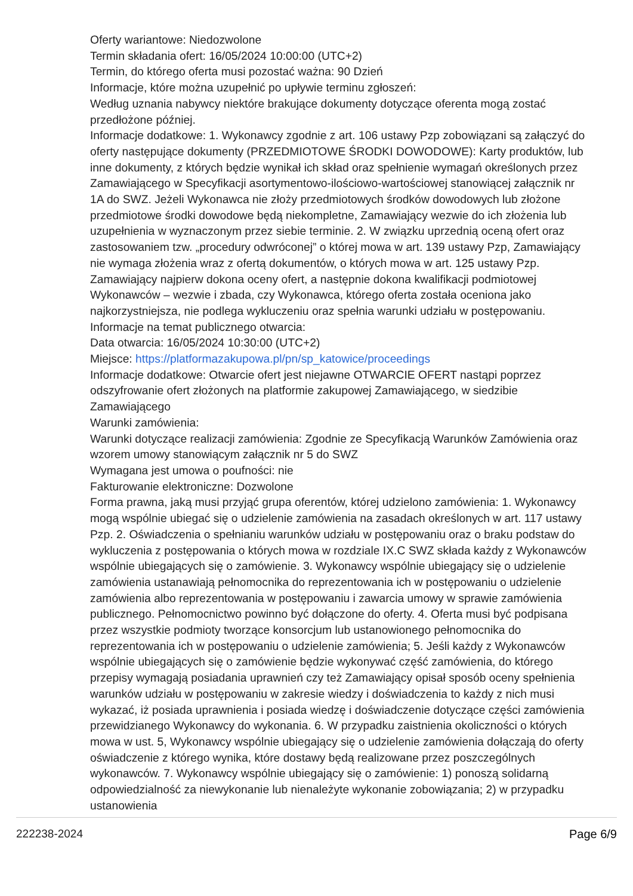Oferty wariantowe: Niedozwolone
Termin składania ofert: 16/05/2024 10:00:00 (UTC+2)
Termin, do którego oferta musi pozostać ważna: 90 Dzień
Informacje, które można uzupełnić po upływie terminu zgłoszeń:
Według uznania nabywcy niektóre brakujące dokumenty dotyczące oferenta mogą zostać przedłożone później.
Informacje dodatkowe: 1. Wykonawcy zgodnie z art. 106 ustawy Pzp zobowiązani są załączyć do oferty następujące dokumenty (PRZEDMIOTOWE ŚRODKI DOWODOWE): Karty produktów, lub inne dokumenty, z których będzie wynikał ich skład oraz spełnienie wymagań określonych przez Zamawiającego w Specyfikacji asortymentowo-ilościowo-wartościowej stanowiącej załącznik nr 1A do SWZ. Jeżeli Wykonawca nie złoży przedmiotowych środków dowodowych lub złożone przedmiotowe środki dowodowe będą niekompletne, Zamawiający wezwie do ich złożenia lub uzupełnienia w wyznaczonym przez siebie terminie. 2. W związku uprzednią oceną ofert oraz zastosowaniem tzw. „procedury odwróconej” o której mowa w art. 139 ustawy Pzp, Zamawiający nie wymaga złożenia wraz z ofertą dokumentów, o których mowa w art. 125 ustawy Pzp. Zamawiający najpierw dokona oceny ofert, a następnie dokona kwalifikacji podmiotowej Wykonawców – wezwie i zbada, czy Wykonawca, którego oferta została oceniona jako najkorzystniejsza, nie podlega wykluczeniu oraz spełnia warunki udziału w postępowaniu.
Informacje na temat publicznego otwarcia:
Data otwarcia: 16/05/2024 10:30:00 (UTC+2)
Miejsce: https://platformazakupowa.pl/pn/sp_katowice/proceedings
Informacje dodatkowe: Otwarcie ofert jest niejawne OTWARCIE OFERT nastąpi poprzez odszyfrowanie ofert złożonych na platformie zakupowej Zamawiającego, w siedzibie Zamawiającego
Warunki zamówienia:
Warunki dotyczące realizacji zamówienia: Zgodnie ze Specyfikacją Warunków Zamówienia oraz wzorem umowy stanowiącym załącznik nr 5 do SWZ
Wymagana jest umowa o poufności: nie
Fakturowanie elektroniczne: Dozwolone
Forma prawna, jaką musi przyjąć grupa oferentów, której udzielono zamówienia: 1. Wykonawcy mogą wspólnie ubiegać się o udzielenie zamówienia na zasadach określonych w art. 117 ustawy Pzp. 2. Oświadczenia o spełnianiu warunków udziału w postępowaniu oraz o braku podstaw do wykluczenia z postępowania o których mowa w rozdziale IX.C SWZ składa każdy z Wykonawców wspólnie ubiegających się o zamówienie. 3. Wykonawcy wspólnie ubiegający się o udzielenie zamówienia ustanawiają pełnomocnika do reprezentowania ich w postępowaniu o udzielenie zamówienia albo reprezentowania w postępowaniu i zawarcia umowy w sprawie zamówienia publicznego. Pełnomocnictwo powinno być dołączone do oferty. 4. Oferta musi być podpisana przez wszystkie podmioty tworzące konsorcjum lub ustanowionego pełnomocnika do reprezentowania ich w postępowaniu o udzielenie zamówienia; 5. Jeśli każdy z Wykonawców wspólnie ubiegających się o zamówienie będzie wykonywać część zamówienia, do którego przepisy wymagają posiadania uprawnień czy też Zamawiający opisał sposób oceny spełnienia warunków udziału w postępowaniu w zakresie wiedzy i doświadczenia to każdy z nich musi wykazać, iż posiada uprawnienia i posiada wiedzę i doświadczenie dotyczące części zamówienia przewidzianego Wykonawcy do wykonania. 6. W przypadku zaistnienia okoliczności o których mowa w ust. 5, Wykonawcy wspólnie ubiegający się o udzielenie zamówienia dołączają do oferty oświadczenie z którego wynika, które dostawy będą realizowane przez poszczególnych wykonawców. 7. Wykonawcy wspólnie ubiegający się o zamówienie: 1) ponoszą solidarną odpowiedzialność za niewykonanie lub nienależyte wykonanie zobowiązania; 2) w przypadku ustanowienia
222238-2024 Page 6/9